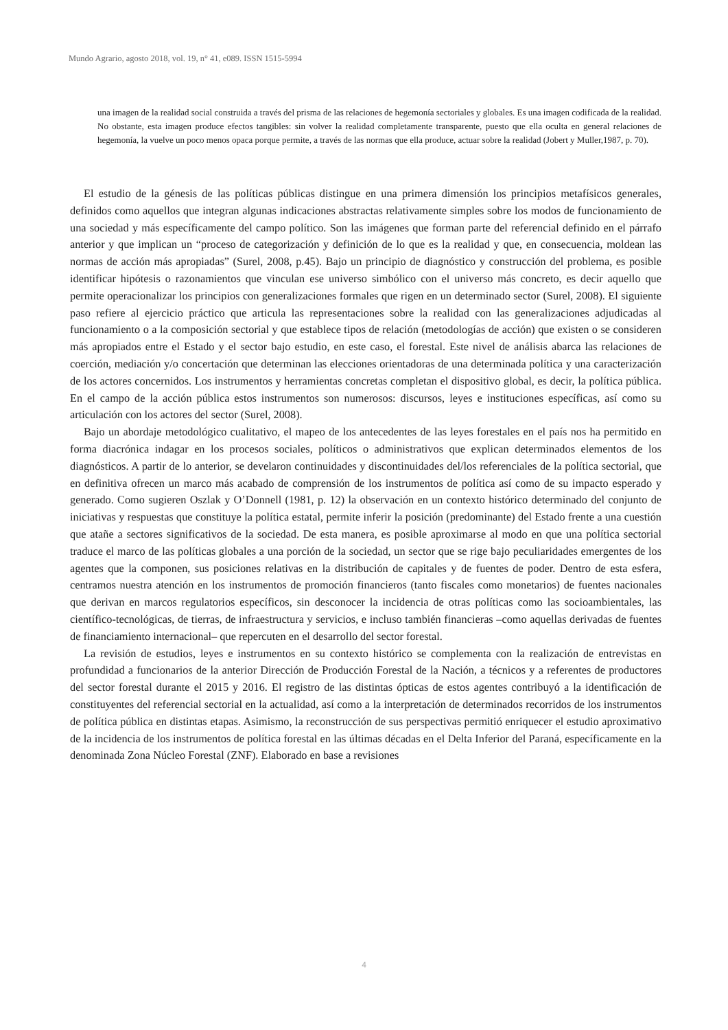Mundo Agrario, agosto 2018, vol. 19, n° 41, e089. ISSN 1515-5994
una imagen de la realidad social construida a través del prisma de las relaciones de hegemonía sectoriales y globales. Es una imagen codificada de la realidad. No obstante, esta imagen produce efectos tangibles: sin volver la realidad completamente transparente, puesto que ella oculta en general relaciones de hegemonía, la vuelve un poco menos opaca porque permite, a través de las normas que ella produce, actuar sobre la realidad (Jobert y Muller,1987, p. 70).
El estudio de la génesis de las políticas públicas distingue en una primera dimensión los principios metafísicos generales, definidos como aquellos que integran algunas indicaciones abstractas relativamente simples sobre los modos de funcionamiento de una sociedad y más específicamente del campo político. Son las imágenes que forman parte del referencial definido en el párrafo anterior y que implican un “proceso de categorización y definición de lo que es la realidad y que, en consecuencia, moldean las normas de acción más apropiadas” (Surel, 2008, p.45). Bajo un principio de diagnóstico y construcción del problema, es posible identificar hipótesis o razonamientos que vinculan ese universo simbólico con el universo más concreto, es decir aquello que permite operacionalizar los principios con generalizaciones formales que rigen en un determinado sector (Surel, 2008). El siguiente paso refiere al ejercicio práctico que articula las representaciones sobre la realidad con las generalizaciones adjudicadas al funcionamiento o a la composición sectorial y que establece tipos de relación (metodologías de acción) que existen o se consideren más apropiados entre el Estado y el sector bajo estudio, en este caso, el forestal. Este nivel de análisis abarca las relaciones de coerción, mediación y/o concertación que determinan las elecciones orientadoras de una determinada política y una caracterización de los actores concernidos. Los instrumentos y herramientas concretas completan el dispositivo global, es decir, la política pública. En el campo de la acción pública estos instrumentos son numerosos: discursos, leyes e instituciones específicas, así como su articulación con los actores del sector (Surel, 2008).
Bajo un abordaje metodológico cualitativo, el mapeo de los antecedentes de las leyes forestales en el país nos ha permitido en forma diacrónica indagar en los procesos sociales, políticos o administrativos que explican determinados elementos de los diagnósticos. A partir de lo anterior, se develaron continuidades y discontinuidades del/los referenciales de la política sectorial, que en definitiva ofrecen un marco más acabado de comprensión de los instrumentos de política así como de su impacto esperado y generado. Como sugieren Oszlak y O’Donnell (1981, p. 12) la observación en un contexto histórico determinado del conjunto de iniciativas y respuestas que constituye la política estatal, permite inferir la posición (predominante) del Estado frente a una cuestión que atañe a sectores significativos de la sociedad. De esta manera, es posible aproximarse al modo en que una política sectorial traduce el marco de las políticas globales a una porción de la sociedad, un sector que se rige bajo peculiaridades emergentes de los agentes que la componen, sus posiciones relativas en la distribución de capitales y de fuentes de poder. Dentro de esta esfera, centramos nuestra atención en los instrumentos de promoción financieros (tanto fiscales como monetarios) de fuentes nacionales que derivan en marcos regulatorios específicos, sin desconocer la incidencia de otras políticas como las socioambientales, las científico-tecnológicas, de tierras, de infraestructura y servicios, e incluso también financieras –como aquellas derivadas de fuentes de financiamiento internacional– que repercuten en el desarrollo del sector forestal.
La revisión de estudios, leyes e instrumentos en su contexto histórico se complementa con la realización de entrevistas en profundidad a funcionarios de la anterior Dirección de Producción Forestal de la Nación, a técnicos y a referentes de productores del sector forestal durante el 2015 y 2016. El registro de las distintas ópticas de estos agentes contribuyó a la identificación de constituyentes del referencial sectorial en la actualidad, así como a la interpretación de determinados recorridos de los instrumentos de política pública en distintas etapas. Asimismo, la reconstrucción de sus perspectivas permitió enriquecer el estudio aproximativo de la incidencia de los instrumentos de política forestal en las últimas décadas en el Delta Inferior del Paraná, específicamente en la denominada Zona Núcleo Forestal (ZNF). Elaborado en base a revisiones
4